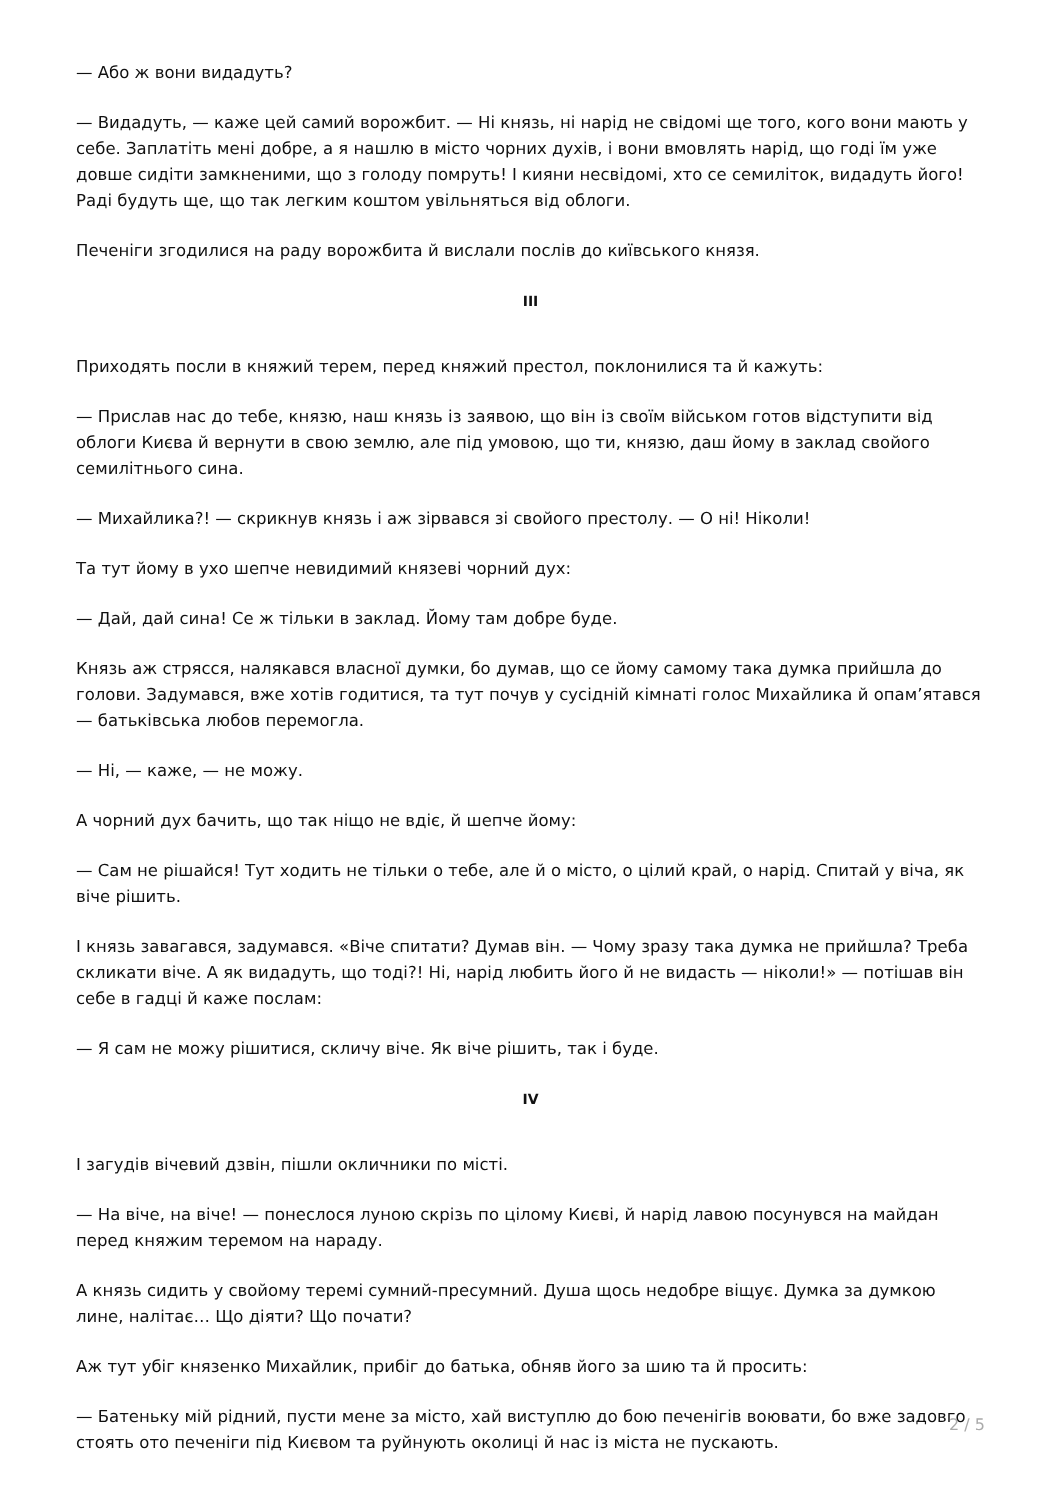— Або ж вони видадуть?
— Видадуть, — каже цей самий ворожбит. — Ні князь, ні нарід не свідомі ще того, кого вони мають у себе. Заплатіть мені добре, а я нашлю в місто чорних духів, і вони вмовлять нарід, що годі їм уже довше сидіти замкненими, що з голоду помруть! І кияни несвідомі, хто се семиліток, видадуть його! Раді будуть ще, що так легким коштом увільняться від облоги.
Печеніги згодилися на раду ворожбита й вислали послів до київського князя.
III
Приходять посли в княжий терем, перед княжий престол, поклонилися та й кажуть:
— Прислав нас до тебе, князю, наш князь із заявою, що він із своїм військом готов відступити від облоги Києва й вернути в свою землю, але під умовою, що ти, князю, даш йому в заклад свойого семилітнього сина.
— Михайлика?! — скрикнув князь і аж зірвався зі свойого престолу. — О ні! Ніколи!
Та тут йому в ухо шепче невидимий князеві чорний дух:
— Дай, дай сина! Се ж тільки в заклад. Йому там добре буде.
Князь аж стрясся, налякався власної думки, бо думав, що се йому самому така думка прийшла до голови. Задумався, вже хотів годитися, та тут почув у сусідній кімнаті голос Михайлика й опам’ятався — батьківська любов перемогла.
— Ні, — каже, — не можу.
А чорний дух бачить, що так ніщо не вдіє, й шепче йому:
— Сам не рішайся! Тут ходить не тільки о тебе, але й о місто, о цілий край, о нарід. Спитай у віча, як віче рішить.
І князь завагався, задумався. «Віче спитати? Думав він. — Чому зразу така думка не прийшла? Треба скликати віче. А як видадуть, що тоді?! Ні, нарід любить його й не видасть — ніколи!» — потішав він себе в гадці й каже послам:
— Я сам не можу рішитися, скличу віче. Як віче рішить, так і буде.
IV
І загудів вічевий дзвін, пішли окличники по місті.
— На віче, на віче! — понеслося луною скрізь по цілому Києві, й нарід лавою посунувся на майдан перед княжим теремом на нараду.
А князь сидить у свойому теремі сумний-пресумний. Душа щось недобре віщує. Думка за думкою лине, налітає… Що діяти? Що почати?
Аж тут убіг князенко Михайлик, прибіг до батька, обняв його за шию та й просить:
— Батеньку мій рідний, пусти мене за місто, хай виступлю до бою печенігів воювати, бо вже задовго стоять ото печеніги під Києвом та руйнують околиці й нас із міста не пускають.
2 / 5